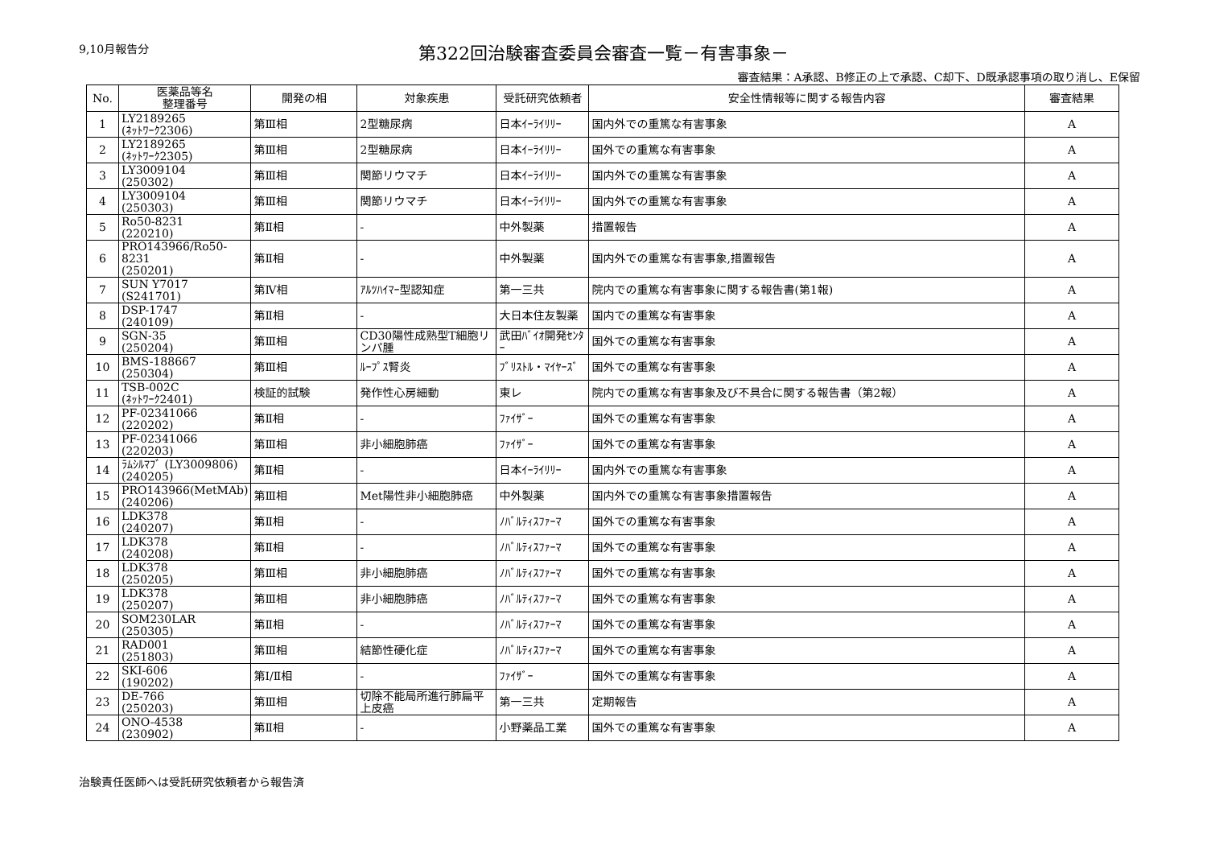9,10月報告分
第322回治験審査委員会審査一覧－有害事象－
審査結果：A承認、B修正の上で承認、C却下、D既承認事項の取り消し、E保留
| No. | 医薬品等名 整理番号 | 開発の相 | 対象疾患 | 受託研究依頼者 | 安全性情報等に関する報告内容 | 審査結果 |
| --- | --- | --- | --- | --- | --- | --- |
| 1 | LY2189265 (ﾈｯﾄﾜｰｸ2306) | 第Ⅲ相 | 2型糖尿病 | 日本ｲｰﾗｲﾘﾘｰ | 国内外での重篤な有害事象 | A |
| 2 | LY2189265 (ﾈｯﾄﾜｰｸ2305) | 第Ⅲ相 | 2型糖尿病 | 日本ｲｰﾗｲﾘﾘｰ | 国外での重篤な有害事象 | A |
| 3 | LY3009104 (250302) | 第Ⅲ相 | 関節リウマチ | 日本ｲｰﾗｲﾘﾘｰ | 国内外での重篤な有害事象 | A |
| 4 | LY3009104 (250303) | 第Ⅲ相 | 関節リウマチ | 日本ｲｰﾗｲﾘﾘｰ | 国内外での重篤な有害事象 | A |
| 5 | Ro50-8231 (220210) | 第Ⅱ相 | - | 中外製薬 | 措置報告 | A |
| 6 | PRO143966/Ro50-8231 (250201) | 第Ⅱ相 | - | 中外製薬 | 国内外での重篤な有害事象,措置報告 | A |
| 7 | SUN Y7017 (S241701) | 第Ⅳ相 | ｱﾙﾂﾊｲﾏｰ型認知症 | 第一三共 | 院内での重篤な有害事象に関する報告書(第1報) | A |
| 8 | DSP-1747 (240109) | 第Ⅱ相 | - | 大日本住友製薬 | 国内での重篤な有害事象 | A |
| 9 | SGN-35 (250204) | 第Ⅲ相 | CD30陽性成熟型T細胞リンパ腫 | 武田ﾊﾞｲｵ開発ｾﾝﾀｰ | 国外での重篤な有害事象 | A |
| 10 | BMS-188667 (250304) | 第Ⅲ相 | ﾙｰﾌﾟｽ腎炎 | ﾌﾞﾘｽﾄﾙ・ﾏｲﾔｰｽﾞ | 国外での重篤な有害事象 | A |
| 11 | TSB-002C (ﾈｯﾄﾜｰｸ2401) | 検証的試験 | 発作性心房細動 | 東レ | 院内での重篤な有害事象及び不具合に関する報告書（第2報） | A |
| 12 | PF-02341066 (220202) | 第Ⅱ相 | - | ﾌｧｲｻﾞｰ | 国外での重篤な有害事象 | A |
| 13 | PF-02341066 (220203) | 第Ⅲ相 | 非小細胞肺癌 | ﾌｧｲｻﾞｰ | 国外での重篤な有害事象 | A |
| 14 | ﾗﾑｼﾙﾏﾌﾞ (LY3009806) (240205) | 第Ⅱ相 | - | 日本ｲｰﾗｲﾘﾘｰ | 国内外での重篤な有害事象 | A |
| 15 | PRO143966(MetMAb) (240206) | 第Ⅲ相 | Met陽性非小細胞肺癌 | 中外製薬 | 国内外での重篤な有害事象措置報告 | A |
| 16 | LDK378 (240207) | 第Ⅱ相 | - | ﾉﾊﾞﾙﾃｨｽﾌｧｰﾏ | 国外での重篤な有害事象 | A |
| 17 | LDK378 (240208) | 第Ⅱ相 | - | ﾉﾊﾞﾙﾃｨｽﾌｧｰﾏ | 国外での重篤な有害事象 | A |
| 18 | LDK378 (250205) | 第Ⅲ相 | 非小細胞肺癌 | ﾉﾊﾞﾙﾃｨｽﾌｧｰﾏ | 国外での重篤な有害事象 | A |
| 19 | LDK378 (250207) | 第Ⅲ相 | 非小細胞肺癌 | ﾉﾊﾞﾙﾃｨｽﾌｧｰﾏ | 国外での重篤な有害事象 | A |
| 20 | SOM230LAR (250305) | 第Ⅱ相 | - | ﾉﾊﾞﾙﾃｨｽﾌｧｰﾏ | 国外での重篤な有害事象 | A |
| 21 | RAD001 (251803) | 第Ⅲ相 | 結節性硬化症 | ﾉﾊﾞﾙﾃｨｽﾌｧｰﾏ | 国外での重篤な有害事象 | A |
| 22 | SKI-606 (190202) | 第Ⅰ/Ⅱ相 | - | ﾌｧｲｻﾞｰ | 国外での重篤な有害事象 | A |
| 23 | DE-766 (250203) | 第Ⅲ相 | 切除不能局所進行肺扁平上皮癌 | 第一三共 | 定期報告 | A |
| 24 | ONO-4538 (230902) | 第Ⅱ相 | - | 小野薬品工業 | 国外での重篤な有害事象 | A |
治験責任医師へは受託研究依頼者から報告済